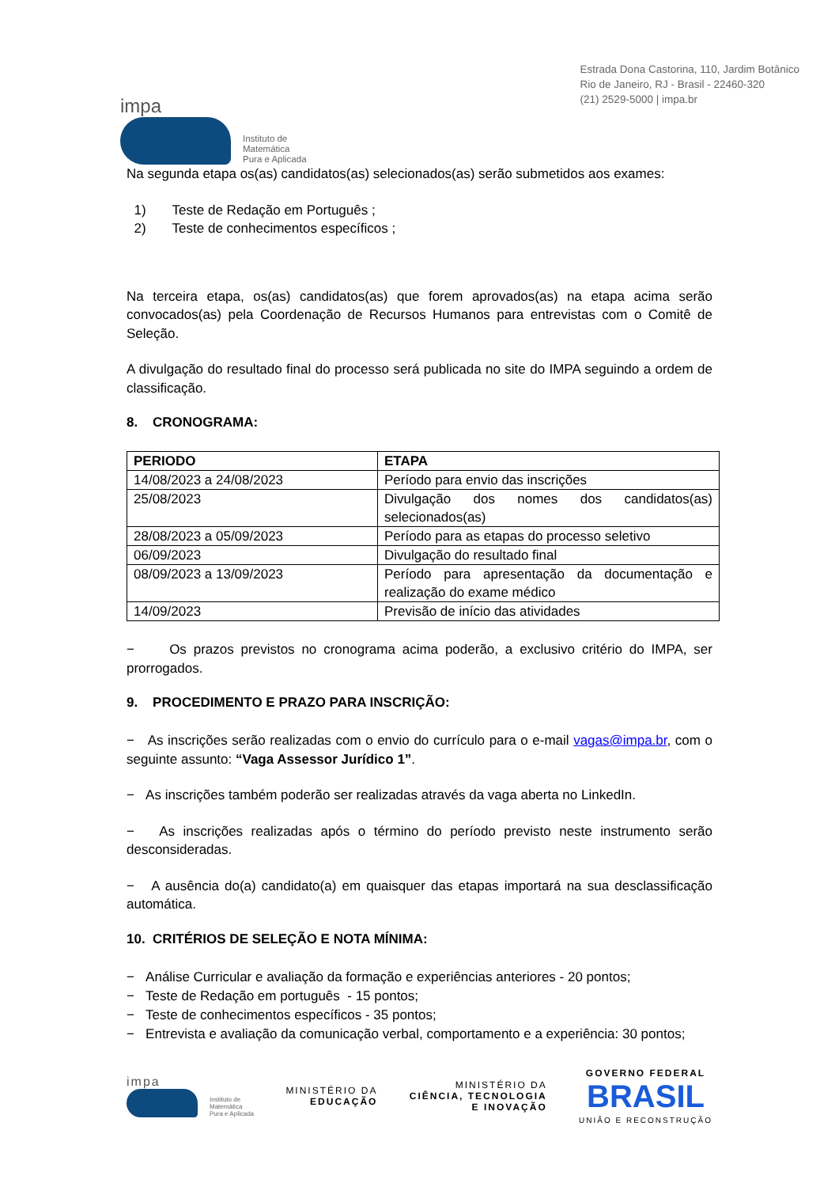impa
Instituto de
Matemática
Pura e Aplicada
Estrada Dona Castorina, 110, Jardim Botânico
Rio de Janeiro, RJ - Brasil - 22460-320
(21) 2529-5000 | impa.br
Na segunda etapa os(as) candidatos(as) selecionados(as) serão submetidos aos exames:
1) Teste de Redação em Português ;
2) Teste de conhecimentos específicos ;
Na terceira etapa, os(as) candidatos(as) que forem aprovados(as) na etapa acima serão convocados(as) pela Coordenação de Recursos Humanos para entrevistas com o Comitê de Seleção.
A divulgação do resultado final do processo será publicada no site do IMPA seguindo a ordem de classificação.
8. CRONOGRAMA:
| PERIODO | ETAPA |
| --- | --- |
| 14/08/2023 a 24/08/2023 | Período para envio das inscrições |
| 25/08/2023 | Divulgação dos nomes dos candidatos(as) selecionados(as) |
| 28/08/2023 a 05/09/2023 | Período para as etapas do processo seletivo |
| 06/09/2023 | Divulgação do resultado final |
| 08/09/2023 a 13/09/2023 | Período para apresentação da documentação e realização do exame médico |
| 14/09/2023 | Previsão de início das atividades |
− Os prazos previstos no cronograma acima poderão, a exclusivo critério do IMPA, ser prorrogados.
9. PROCEDIMENTO E PRAZO PARA INSCRIÇÃO:
− As inscrições serão realizadas com o envio do currículo para o e-mail vagas@impa.br, com o seguinte assunto: “Vaga Assessor Jurídico 1”.
− As inscrições também poderão ser realizadas através da vaga aberta no LinkedIn.
− As inscrições realizadas após o término do período previsto neste instrumento serão desconsideradas.
− A ausência do(a) candidato(a) em quaisquer das etapas importará na sua desclassificação automática.
10. CRITÉRIOS DE SELEÇÃO E NOTA MÍNIMA:
− Análise Curricular e avaliação da formação e experiências anteriores - 20 pontos;
− Teste de Redação em português - 15 pontos;
− Teste de conhecimentos específicos - 35 pontos;
− Entrevista e avaliação da comunicação verbal, comportamento e a experiência: 30 pontos;
impa
Instituto de
Matemática
Pura e Aplicada
MINISTÉRIO DA
EDUCAÇÃO
MINISTÉRIO DA
CIÊNCIA, TECNOLOGIA
E INOVAÇÃO
GOVERNO FEDERAL
BRASIL
UNIÃO E RECONSTRUÇÃO